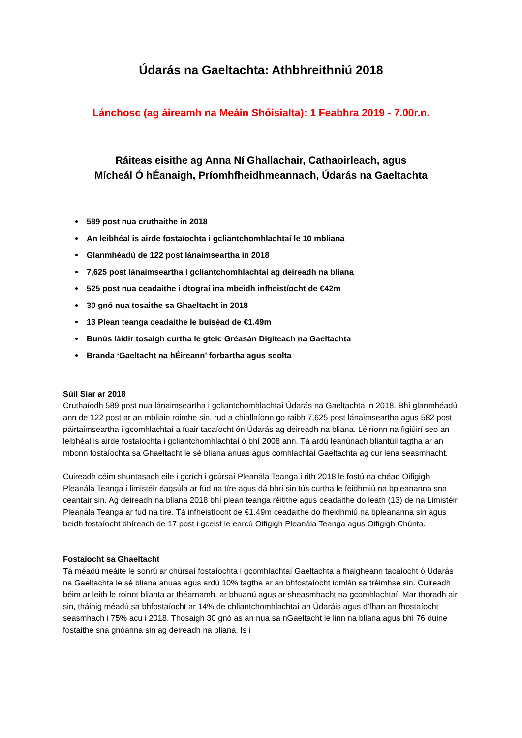Údarás na Gaeltachta: Athbhreithniú 2018
Lánchosc (ag áireamh na Meáin Shóisialta): 1 Feabhra 2019 - 7.00r.n.
Ráiteas eisithe ag Anna Ní Ghallachair, Cathaoirleach, agus
Mícheál Ó hÉanaigh, Príomhfheidhmeannach, Údarás na Gaeltachta
589 post nua cruthaithe in 2018
An leibhéal is airde fostaíochta i gcliantchomhlachtaí le 10 mbliana
Glanmhéadú de 122 post lánaimseartha in 2018
7,625 post lánaimseartha i gcliantchomhlachtaí ag deireadh na bliana
525 post nua ceadaithe i dtograí ina mbeidh infheistíocht de €42m
30 gnó nua tosaithe sa Ghaeltacht in 2018
13 Plean teanga ceadaithe le buiséad de €1.49m
Bunús láidir tosaigh curtha le gteic Gréasán Digiteach na Gaeltachta
Branda ‘Gaeltacht na hÉireann’ forbartha agus seolta
Súil Siar ar 2018
Cruthaíodh 589 post nua lánaimseartha i gcliantchomhlachtaí Údarás na Gaeltachta in 2018. Bhí glanmhéadú ann de 122 post ar an mbliain roimhe sin, rud a chiallaíonn go raibh 7,625 post lánaimseartha agus 582 post páirtaimseartha i gcomhlachtaí a fuair tacaíocht ón Údarás ag deireadh na bliana. Léiríonn na figiúirí seo an leibhéal is airde fostaíochta i gcliantchomhlachtaí ó bhí 2008 ann. Tá ardú leanúnach bliantúil tagtha ar an mbonn fostaíochta sa Ghaeltacht le sé bliana anuas agus comhlachtaí Gaeltachta ag cur lena seasmhacht.
Cuireadh céim shuntasach eile i gcrích i gcúrsaí Pleanála Teanga i rith 2018 le fostú na chéad Oifigigh Pleanála Teanga i limistéir éagsúla ar fud na tíre agus dá bhrí sin tús curtha le feidhmiú na bpleananna sna ceantair sin. Ag deireadh na bliana 2018 bhí plean teanga réitithe agus ceadaithe do leath (13) de na Limistéir Pleanála Teanga ar fud na tíre. Tá infheistíocht de €1.49m ceadaithe do fheidhmiú na bpleananna sin agus beidh fostaíocht dhíreach de 17 post i gceist le earcú Oifigigh Pleanála Teanga agus Oifigigh Chúnta.
Fostaíocht sa Ghaeltacht
Tá méadú meáite le sonrú ar chúrsaí fostaíochta i gcomhlachtaí Gaeltachta a fhaigheann tacaíocht ó Údarás na Gaeltachta le sé bliana anuas agus ardú 10% tagtha ar an bhfostaíocht iomlán sa tréimhse sin. Cuireadh béim ar leith le roinnt blianta ar théarnamh, ar bhuanú agus ar sheasmhacht na gcomhlachtaí. Mar thoradh air sin, tháinig méadú sa bhfostaíocht ar 14% de chliantchomhlachtaí an Údaráis agus d’fhan an fhostaíocht seasmhach i 75% acu i 2018. Thosaigh 30 gnó as an nua sa nGaeltacht le linn na bliana agus bhí 76 duine fostaithe sna gnóanna sin ag deireadh na bliana. Is i